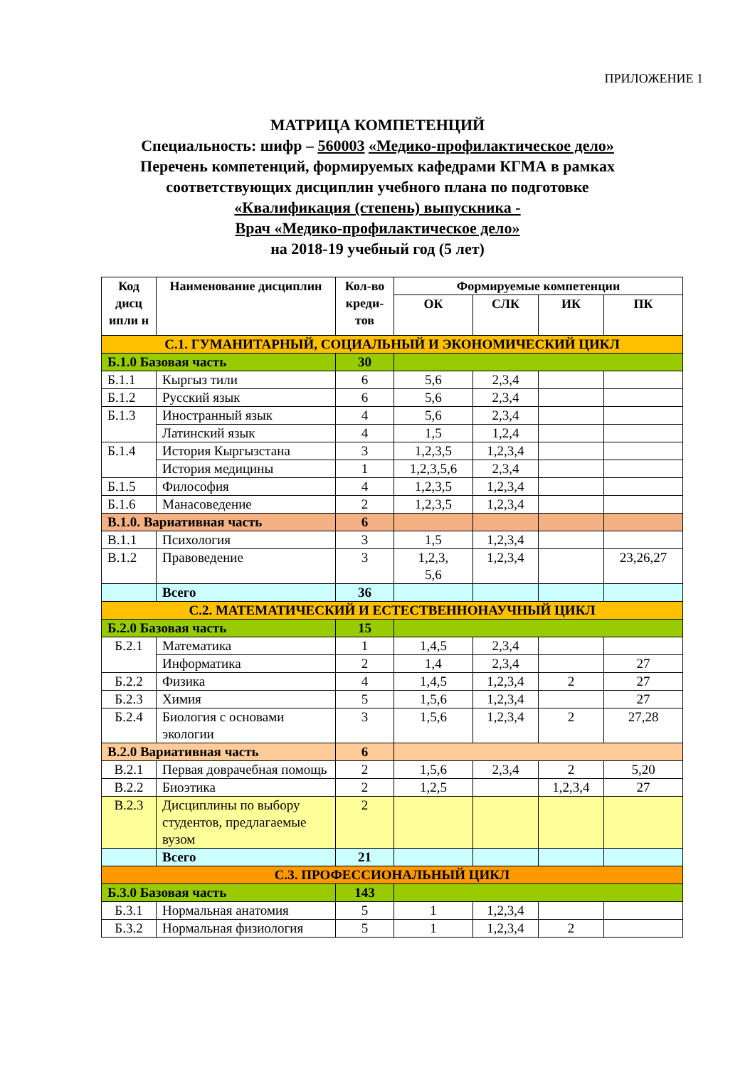ПРИЛОЖЕНИЕ 1
МАТРИЦА КОМПЕТЕНЦИЙ
Специальность: шифр – 560003 «Медико-профилактическое дело»
Перечень компетенций, формируемых кафедрами КГМА в рамках
соответствующих дисциплин учебного плана по подготовке
«Квалификация (степень) выпускника -
Врач «Медико-профилактическое дело»
на 2018-19 учебный год (5 лет)
| Код дисц ипли н | Наименование дисциплин | Кол-во креди-тов | Формируемые компетенции | | | |
| --- | --- | --- | --- | --- | --- | --- |
| | | | ОК | СЛК | ИК | ПК |
| С.1. ГУМАНИТАРНЫЙ, СОЦИАЛЬНЫЙ И ЭКОНОМИЧЕСКИЙ ЦИКЛ | | | | | | |
| Б.1.0 Базовая часть | | 30 | | | | |
| Б.1.1 | Кыргыз тили | 6 | 5,6 | 2,3,4 | | |
| Б.1.2 | Русский язык | 6 | 5,6 | 2,3,4 | | |
| Б.1.3 | Иностранный язык | 4 | 5,6 | 2,3,4 | | |
| | Латинский язык | 4 | 1,5 | 1,2,4 | | |
| Б.1.4 | История Кыргызстана | 3 | 1,2,3,5 | 1,2,3,4 | | |
| | История медицины | 1 | 1,2,3,5,6 | 2,3,4 | | |
| Б.1.5 | Философия | 4 | 1,2,3,5 | 1,2,3,4 | | |
| Б.1.6 | Манасоведение | 2 | 1,2,3,5 | 1,2,3,4 | | |
| В.1.0. Вариативная часть | | 6 | | | | |
| В.1.1 | Психология | 3 | 1,5 | 1,2,3,4 | | |
| В.1.2 | Правоведение | 3 | 1,2,3, 5,6 | 1,2,3,4 | | 23,26,27 |
| | Всего | 36 | | | | |
| С.2. МАТЕМАТИЧЕСКИЙ И ЕСТЕСТВЕННОНАУЧНЫЙ ЦИКЛ | | | | | | |
| Б.2.0 Базовая часть | | 15 | | | | |
| Б.2.1 | Математика | 1 | 1,4,5 | 2,3,4 | | |
| | Информатика | 2 | 1,4 | 2,3,4 | | 27 |
| Б.2.2 | Физика | 4 | 1,4,5 | 1,2,3,4 | 2 | 27 |
| Б.2.3 | Химия | 5 | 1,5,6 | 1,2,3,4 | | 27 |
| Б.2.4 | Биология с основами экологии | 3 | 1,5,6 | 1,2,3,4 | 2 | 27,28 |
| В.2.0 Вариативная часть | | 6 | | | | |
| В.2.1 | Первая доврачебная помощь | 2 | 1,5,6 | 2,3,4 | 2 | 5,20 |
| В.2.2 | Биоэтика | 2 | 1,2,5 | | 1,2,3,4 | 27 |
| В.2.3 | Дисциплины по выбору студентов, предлагаемые вузом | 2 | | | | |
| | Всего | 21 | | | | |
| С.3. ПРОФЕССИОНАЛЬНЫЙ ЦИКЛ | | | | | | |
| Б.3.0 Базовая часть | | 143 | | | | |
| Б.3.1 | Нормальная анатомия | 5 | 1 | 1,2,3,4 | | |
| Б.3.2 | Нормальная физиология | 5 | 1 | 1,2,3,4 | 2 | |